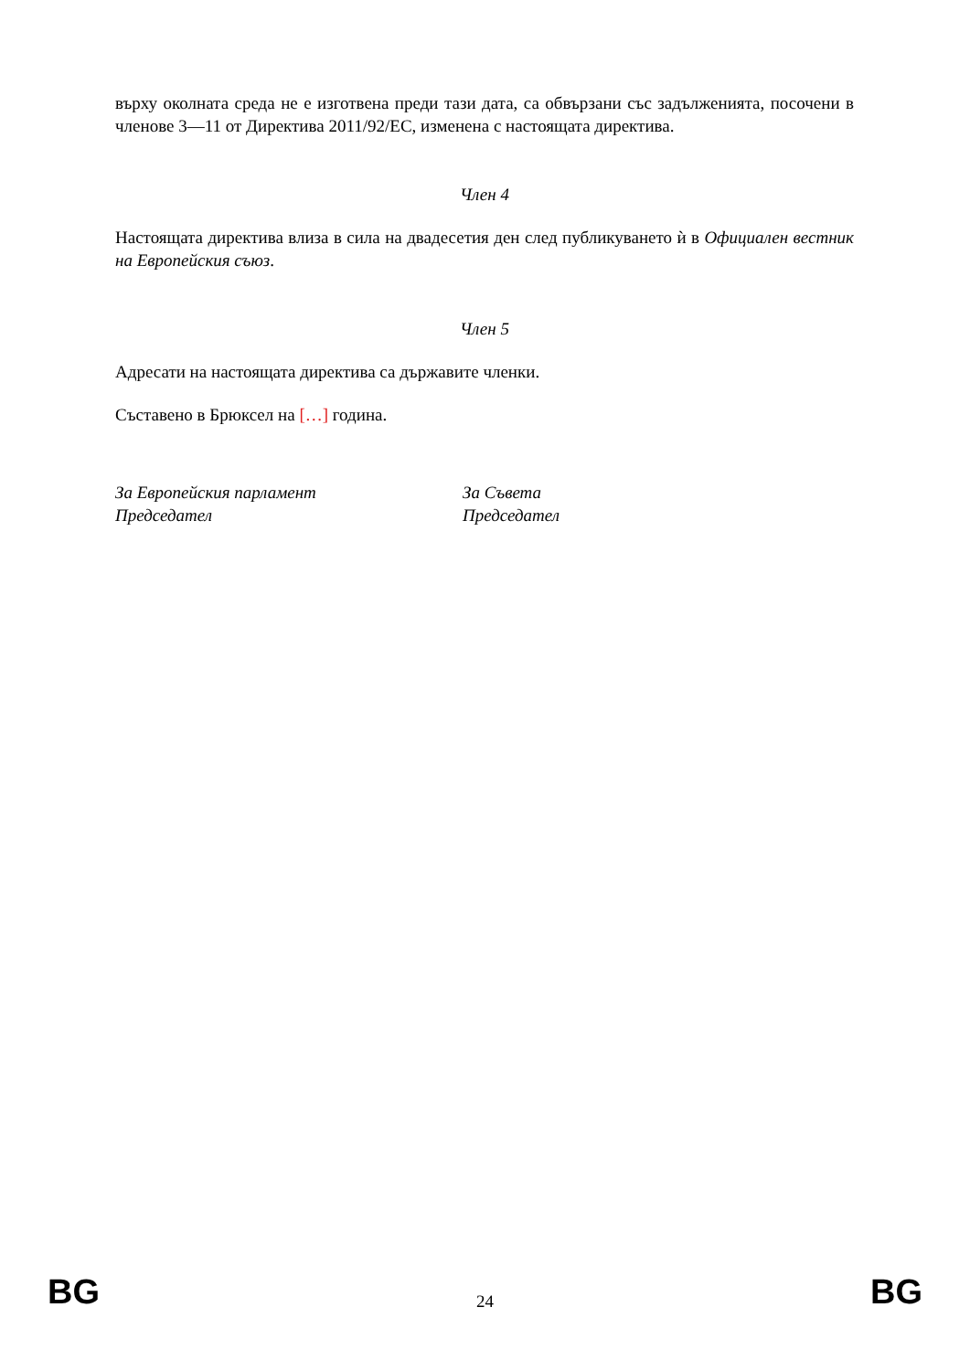върху околната среда не е изготвена преди тази дата, са обвързани със задълженията, посочени в членове 3—11 от Директива 2011/92/ЕС, изменена с настоящата директива.
Член 4
Настоящата директива влиза в сила на двадесетия ден след публикуването ѝ в Официален вестник на Европейския съюз.
Член 5
Адресати на настоящата директива са държавите членки.
Съставено в Брюксел на […] година.
За Европейския парламент
Председател
За Съвета
Председател
BG 24 BG